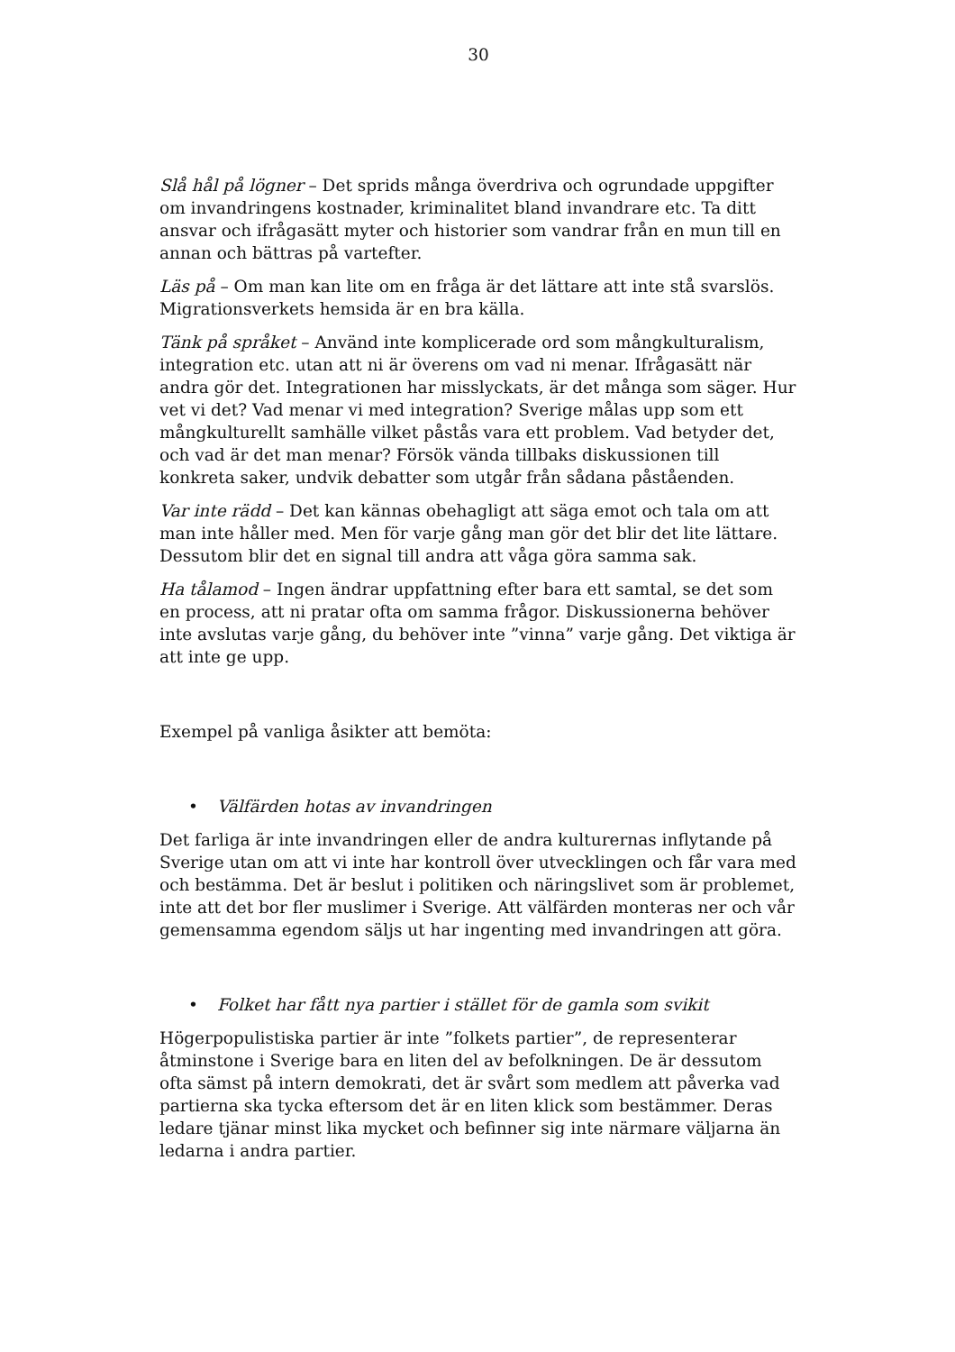30
Slå hål på lögner – Det sprids många överdriva och ogrundade uppgifter om invandringens kostnader, kriminalitet bland invandrare etc. Ta ditt ansvar och ifrågasätt myter och historier som vandrar från en mun till en annan och bättras på vartefter.
Läs på – Om man kan lite om en fråga är det lättare att inte stå svarslös. Migrationsverkets hemsida är en bra källa.
Tänk på språket – Använd inte komplicerade ord som mångkulturalism, integration etc. utan att ni är överens om vad ni menar. Ifrågasätt när andra gör det. Integrationen har misslyckats, är det många som säger. Hur vet vi det? Vad menar vi med integration? Sverige målas upp som ett mångkulturellt samhälle vilket påstås vara ett problem. Vad betyder det, och vad är det man menar? Försök vända tillbaks diskussionen till konkreta saker, undvik debatter som utgår från sådana påståenden.
Var inte rädd – Det kan kännas obehagligt att säga emot och tala om att man inte håller med. Men för varje gång man gör det blir det lite lättare. Dessutom blir det en signal till andra att våga göra samma sak.
Ha tålamod – Ingen ändrar uppfattning efter bara ett samtal, se det som en process, att ni pratar ofta om samma frågor. Diskussionerna behöver inte avslutas varje gång, du behöver inte ”vinna” varje gång. Det viktiga är att inte ge upp.
Exempel på vanliga åsikter att bemöta:
• Välfärden hotas av invandringen
Det farliga är inte invandringen eller de andra kulturernas inflytande på Sverige utan om att vi inte har kontroll över utvecklingen och får vara med och bestämma. Det är beslut i politiken och näringslivet som är problemet, inte att det bor fler muslimer i Sverige. Att välfärden monteras ner och vår gemensamma egendom säljs ut har ingenting med invandringen att göra.
• Folket har fått nya partier i stället för de gamla som svikit
Högerpopulistiska partier är inte ”folkets partier”, de representerar åtminstone i Sverige bara en liten del av befolkningen. De är dessutom ofta sämst på intern demokrati, det är svårt som medlem att påverka vad partierna ska tycka eftersom det är en liten klick som bestämmer. Deras ledare tjänar minst lika mycket och befinner sig inte närmare väljarna än ledarna i andra partier.